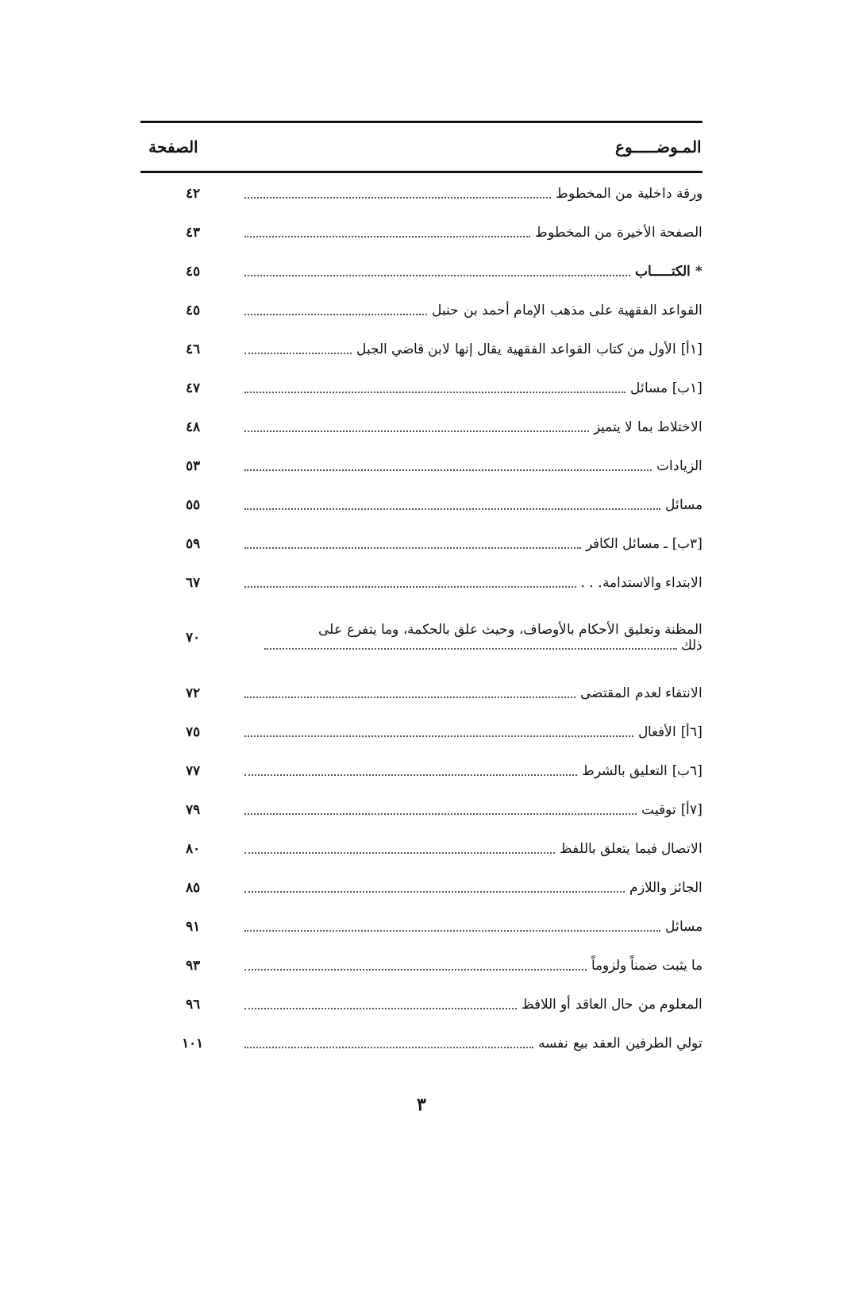| المـوضـــــوع | الصفحة |
| --- | --- |
| ورقة داخلية من المخطوط | ٤٢ |
| الصفحة الأخيرة من المخطوط | ٤٣ |
| * الكتـــــاب | ٤٥ |
| القواعد الفقهية على مذهب الإمام أحمد بن حنبل | ٤٥ |
| [١أ] الأول من كتاب القواعد الفقهية يقال إنها لابن قاضي الجبل | ٤٦ |
| [١ب] مسائل | ٤٧ |
| الاختلاط بما لا يتميز | ٤٨ |
| الزيادات | ٥٣ |
| مسائل | ٥٥ |
| [٣ب] ـ مسائل الكافر | ٥٩ |
| الابتداء والاستدامة. . . | ٦٧ |
| المظنة وتعليق الأحكام بالأوصاف، وحيث علق بالحكمة، وما يتفرع على ذلك | ٧٠ |
| الانتفاء لعدم المقتضى | ٧٢ |
| [٦أ] الأفعال | ٧٥ |
| [٦ب] التعليق بالشرط | ٧٧ |
| [٧أ] توقيت | ٧٩ |
| الاتصال فيما يتعلق باللفظ | ٨٠ |
| الجائز واللازم | ٨٥ |
| مسائل | ٩١ |
| ما يثبت ضمناً ولزوماً | ٩٣ |
| المعلوم من حال العاقد أو اللافظ | ٩٦ |
| تولي الطرفين العقد بيع نفسه | ١٠١ |
٣